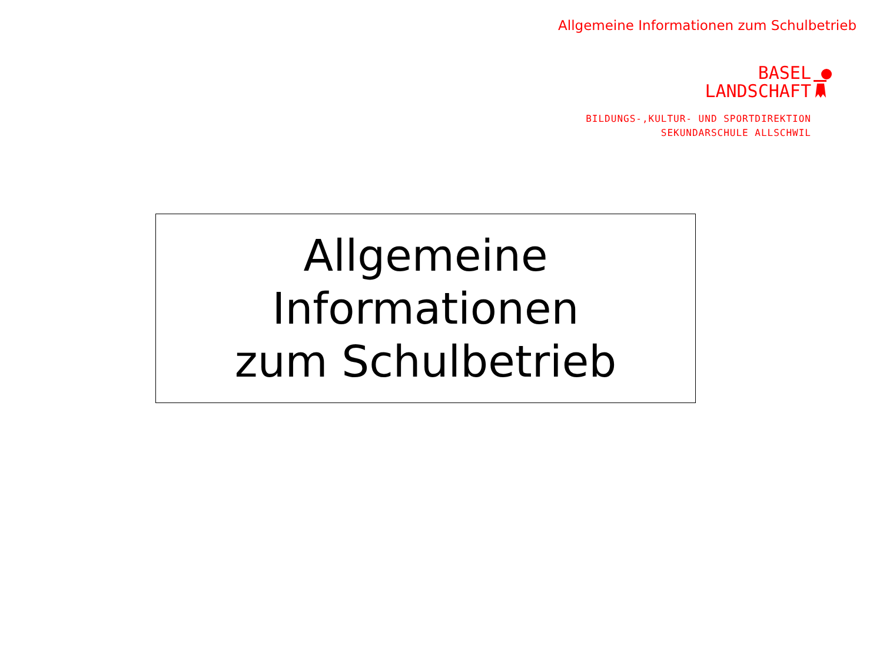Allgemeine Informationen zum Schulbetrieb
BASEL
LANDSCHAFT
BILDUNGS-,KULTUR- UND SPORTDIREKTION
SEKUNDARSCHULE ALLSCHWIL
Allgemeine Informationen
zum Schulbetrieb